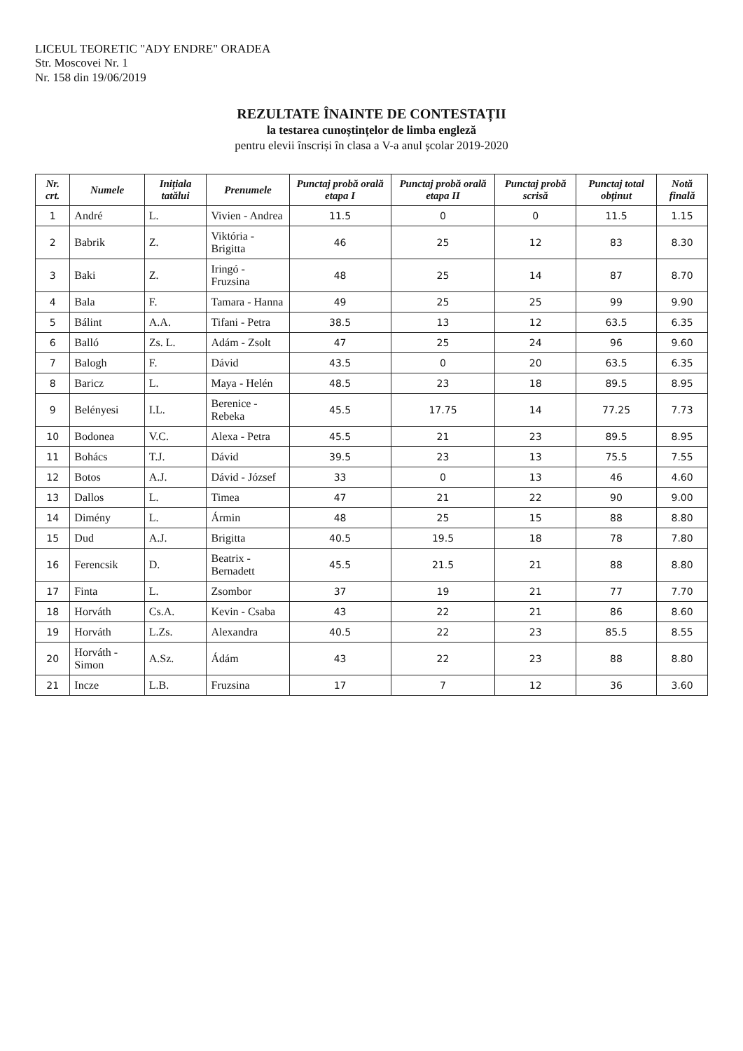LICEUL TEORETIC "ADY ENDRE" ORADEA
Str. Moscovei Nr. 1
Nr. 158 din 19/06/2019
REZULTATE ÎNAINTE DE CONTESTAȚII
la testarea cunoștințelor de limba engleză
pentru elevii înscriși în clasa a V-a anul școlar 2019-2020
| Nr. crt. | Numele | Inițiala tatălui | Prenumele | Punctaj probă orală etapa I | Punctaj probă orală etapa II | Punctaj probă scrisă | Punctaj total obținut | Notă finală |
| --- | --- | --- | --- | --- | --- | --- | --- | --- |
| 1 | André | L. | Vivien - Andrea | 11.5 | 0 | 0 | 11.5 | 1.15 |
| 2 | Babrik | Z. | Viktória - Brigitta | 46 | 25 | 12 | 83 | 8.30 |
| 3 | Baki | Z. | Iringó - Fruzsina | 48 | 25 | 14 | 87 | 8.70 |
| 4 | Bala | F. | Tamara - Hanna | 49 | 25 | 25 | 99 | 9.90 |
| 5 | Bálint | A.A. | Tifani - Petra | 38.5 | 13 | 12 | 63.5 | 6.35 |
| 6 | Balló | Zs. L. | Adám - Zsolt | 47 | 25 | 24 | 96 | 9.60 |
| 7 | Balogh | F. | Dávid | 43.5 | 0 | 20 | 63.5 | 6.35 |
| 8 | Baricz | L. | Maya - Helén | 48.5 | 23 | 18 | 89.5 | 8.95 |
| 9 | Belényesi | I.L. | Berenice - Rebeka | 45.5 | 17.75 | 14 | 77.25 | 7.73 |
| 10 | Bodonea | V.C. | Alexa - Petra | 45.5 | 21 | 23 | 89.5 | 8.95 |
| 11 | Bohács | T.J. | Dávid | 39.5 | 23 | 13 | 75.5 | 7.55 |
| 12 | Botos | A.J. | Dávid - József | 33 | 0 | 13 | 46 | 4.60 |
| 13 | Dallos | L. | Timea | 47 | 21 | 22 | 90 | 9.00 |
| 14 | Dimény | L. | Ármin | 48 | 25 | 15 | 88 | 8.80 |
| 15 | Dud | A.J. | Brigitta | 40.5 | 19.5 | 18 | 78 | 7.80 |
| 16 | Ferencsik | D. | Beatrix - Bernadett | 45.5 | 21.5 | 21 | 88 | 8.80 |
| 17 | Finta | L. | Zsombor | 37 | 19 | 21 | 77 | 7.70 |
| 18 | Horváth | Cs.A. | Kevin - Csaba | 43 | 22 | 21 | 86 | 8.60 |
| 19 | Horváth | L.Zs. | Alexandra | 40.5 | 22 | 23 | 85.5 | 8.55 |
| 20 | Horváth - Simon | A.Sz. | Ádám | 43 | 22 | 23 | 88 | 8.80 |
| 21 | Incze | L.B. | Fruzsina | 17 | 7 | 12 | 36 | 3.60 |